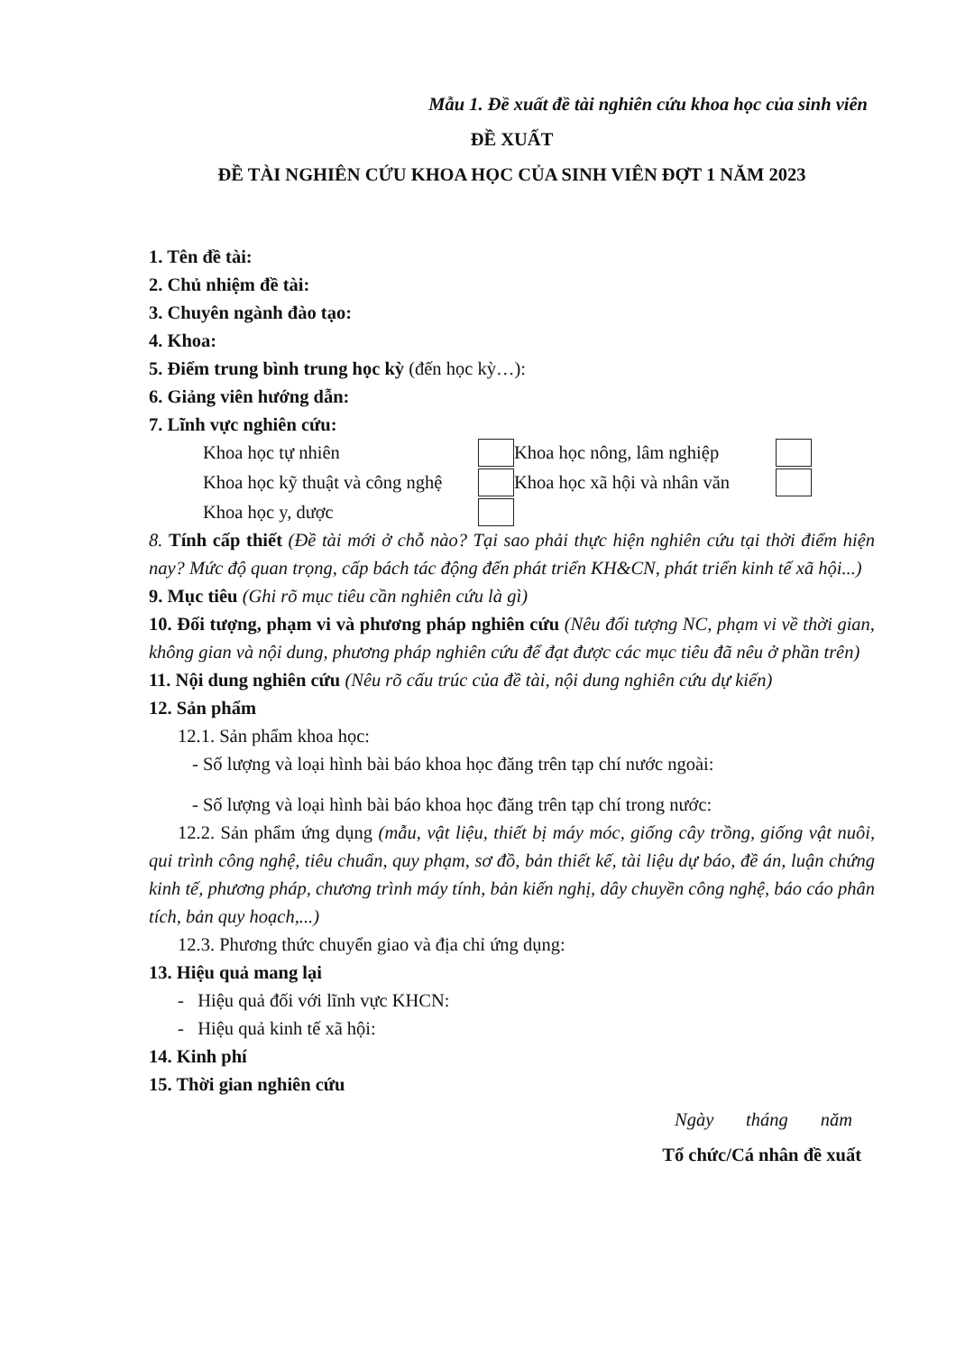Mẫu 1. Đề xuất đề tài nghiên cứu khoa học của sinh viên
ĐỀ XUẤT
ĐỀ TÀI NGHIÊN CỨU KHOA HỌC CỦA SINH VIÊN ĐỢT 1 NĂM 2023
1. Tên đề tài:
2. Chủ nhiệm đề tài:
3. Chuyên ngành đào tạo:
4. Khoa:
5. Điểm trung bình trung học kỳ (đến học kỳ…):
6. Giảng viên hướng dẫn:
7. Lĩnh vực nghiên cứu:
Khoa học tự nhiên Khoa học nông, lâm nghiệp Khoa học kỹ thuật và công nghệ Khoa học xã hội và nhân văn Khoa học y, dược
8. Tính cấp thiết (Đề tài mới ở chỗ nào? Tại sao phải thực hiện nghiên cứu tại thời điểm hiện nay? Mức độ quan trọng, cấp bách tác động đến phát triển KH&CN, phát triển kinh tế xã hội...)
9. Mục tiêu (Ghi rõ mục tiêu cần nghiên cứu là gì)
10. Đối tượng, phạm vi và phương pháp nghiên cứu (Nêu đối tượng NC, phạm vi về thời gian, không gian và nội dung, phương pháp nghiên cứu để đạt được các mục tiêu đã nêu ở phần trên)
11. Nội dung nghiên cứu (Nêu rõ cấu trúc của đề tài, nội dung nghiên cứu dự kiến)
12. Sản phẩm
12.1. Sản phẩm khoa học:
- Số lượng và loại hình bài báo khoa học đăng trên tạp chí nước ngoài:
- Số lượng và loại hình bài báo khoa học đăng trên tạp chí trong nước:
12.2. Sản phẩm ứng dụng (mẫu, vật liệu, thiết bị máy móc, giống cây trồng, giống vật nuôi, qui trình công nghệ, tiêu chuẩn, quy phạm, sơ đồ, bản thiết kế, tài liệu dự báo, đề án, luận chứng kinh tế, phương pháp, chương trình máy tính, bản kiến nghị, dây chuyền công nghệ, báo cáo phân tích, bản quy hoạch,...)
12.3. Phương thức chuyển giao và địa chỉ ứng dụng:
13. Hiệu quả mang lại
- Hiệu quả đối với lĩnh vực KHCN:
- Hiệu quả kinh tế xã hội:
14. Kinh phí
15. Thời gian nghiên cứu
Ngày tháng năm
Tổ chức/Cá nhân đề xuất